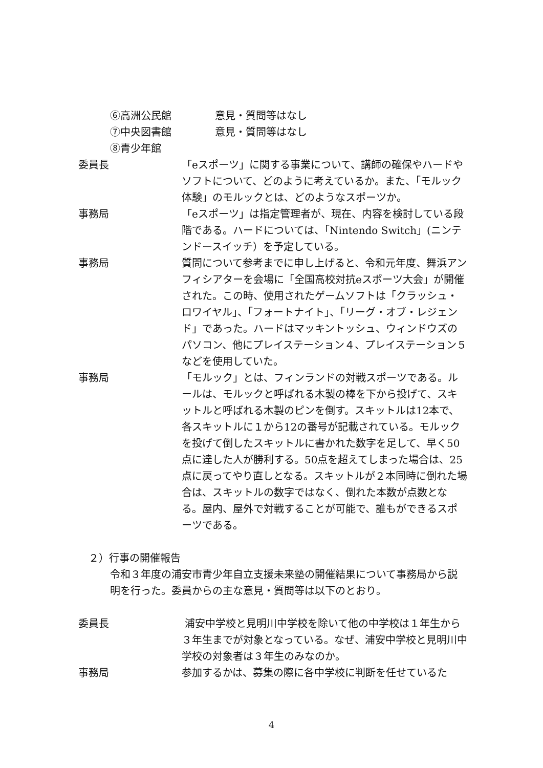⑥高洲公民館 意見・質問等はなし
⑦中央図書館 意見・質問等はなし
⑧青少年館
委員長 「eスポーツ」に関する事業について、講師の確保やハードやソフトについて、どのように考えているか。また、「モルック体験」のモルックとは、どのようなスポーツか。
事務局 「eスポーツ」は指定管理者が、現在、内容を検討している段階である。ハードについては、「Nintendo Switch」(ニンテンドースイッチ）を予定している。
事務局 質問について参考までに申し上げると、令和元年度、舞浜アンフィシアターを会場に「全国高校対抗eスポーツ大会」が開催された。この時、使用されたゲームソフトは「クラッシュ・ロワイヤル」、「フォートナイト」、「リーグ・オブ・レジェンド」であった。ハードはマッキントッシュ、ウィンドウズのパソコン、他にプレイステーション４、プレイステーション５などを使用していた。
事務局 「モルック」とは、フィンランドの対戦スポーツである。ルールは、モルックと呼ばれる木製の棒を下から投げて、スキットルと呼ばれる木製のピンを倒す。スキットルは12本で、各スキットルに１から12の番号が記載されている。モルックを投げて倒したスキットルに書かれた数字を足して、早く50点に達した人が勝利する。50点を超えてしまった場合は、25点に戻ってやり直しとなる。スキットルが２本同時に倒れた場合は、スキットルの数字ではなく、倒れた本数が点数となる。屋内、屋外で対戦することが可能で、誰もができるスポーツである。
２）行事の開催報告
令和３年度の浦安市青少年自立支援未来塾の開催結果について事務局から説明を行った。委員からの主な意見・質問等は以下のとおり。
委員長 浦安中学校と見明川中学校を除いて他の中学校は１年生から３年生までが対象となっている。なぜ、浦安中学校と見明川中学校の対象者は３年生のみなのか。
事務局 参加するかは、募集の際に各中学校に判断を任せているた
4